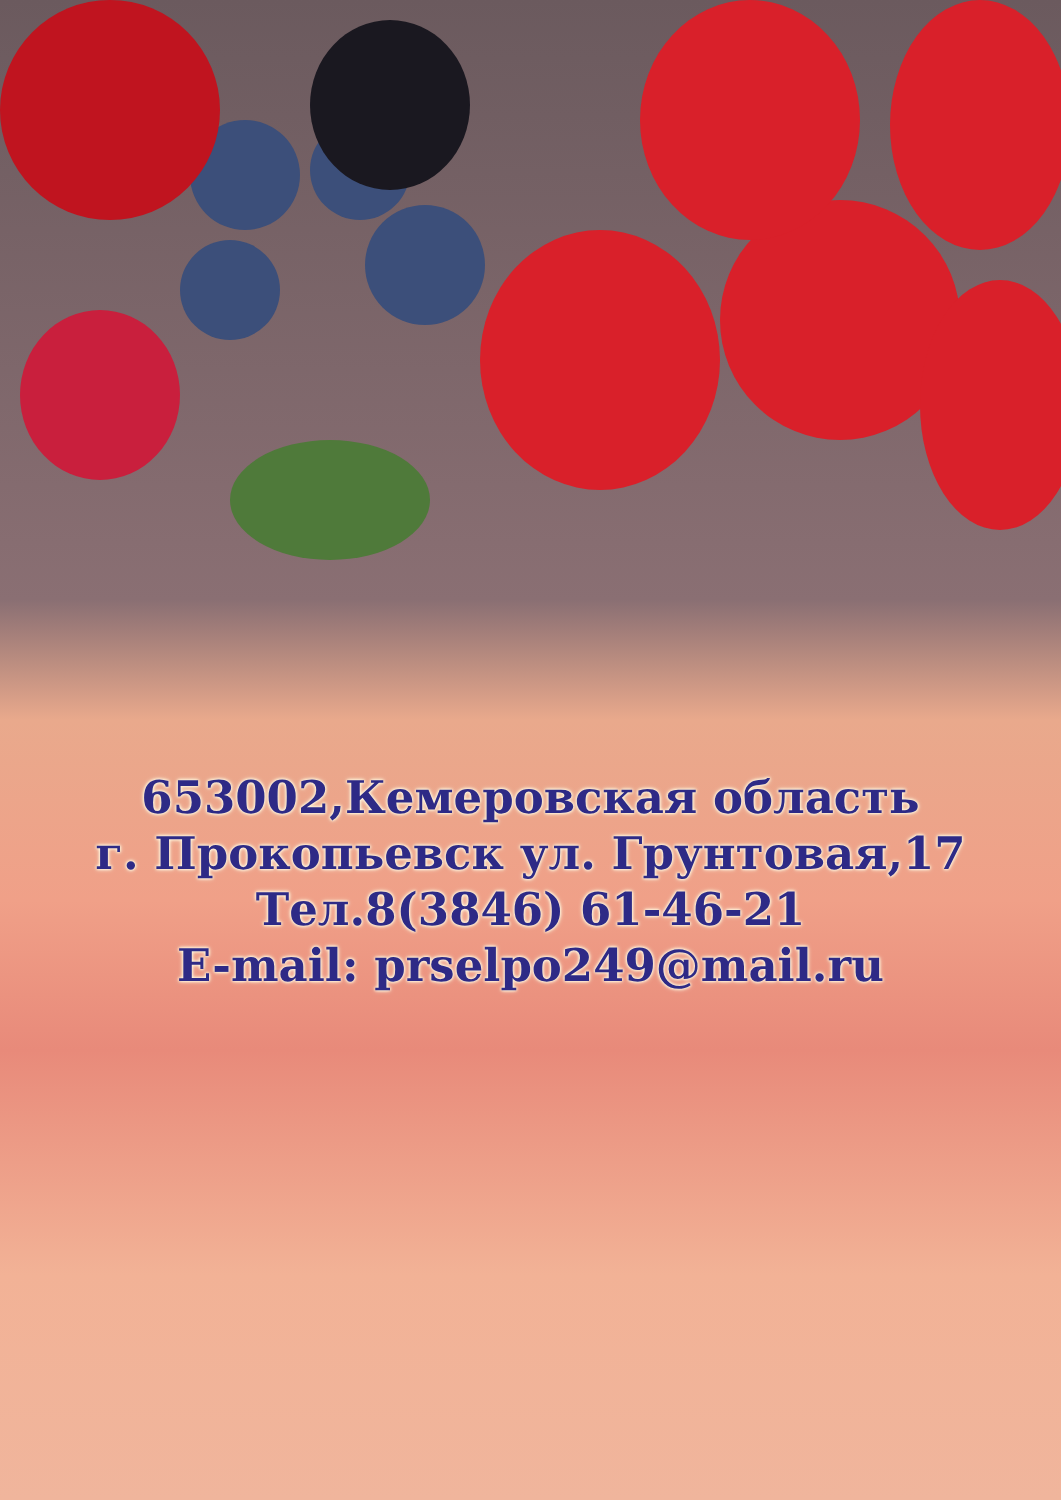653002,Кемеровская область
г. Прокопьевск ул. Грунтовая,17
Тел.8(3846) 61-46-21
E-mail: prselpo249@mail.ru